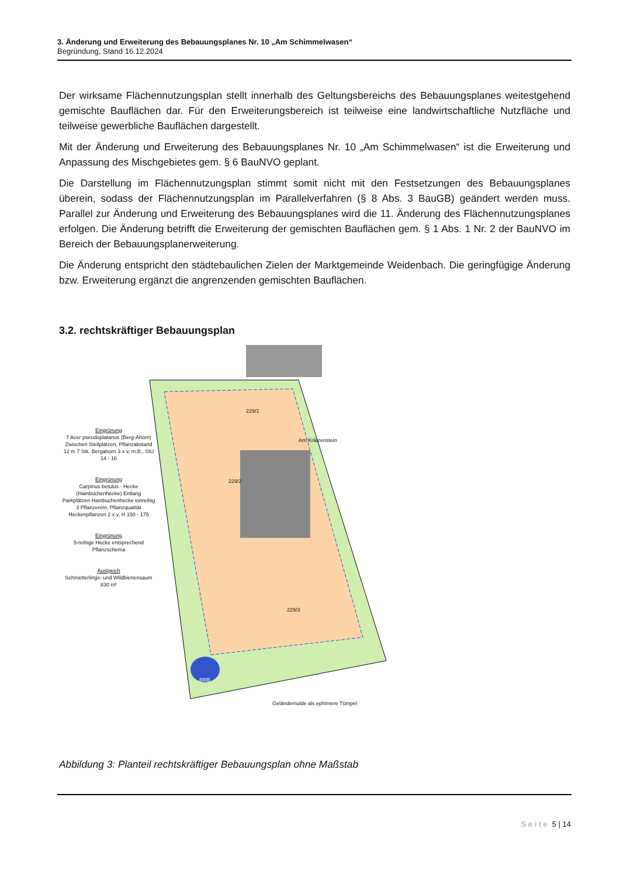3. Änderung und Erweiterung des Bebauungsplanes Nr. 10 „Am Schimmelwasen“
Begründung, Stand 16.12.2024
Der wirksame Flächennutzungsplan stellt innerhalb des Geltungsbereichs des Bebauungsplanes weitestgehend gemischte Bauflächen dar. Für den Erweiterungsbereich ist teilweise eine landwirtschaftliche Nutzfläche und teilweise gewerbliche Bauflächen dargestellt.
Mit der Änderung und Erweiterung des Bebauungsplanes Nr. 10 „Am Schimmelwasen“ ist die Erweiterung und Anpassung des Mischgebietes gem. § 6 BauNVO geplant.
Die Darstellung im Flächennutzungsplan stimmt somit nicht mit den Festsetzungen des Bebauungsplanes überein, sodass der Flächennutzungsplan im Parallelverfahren (§ 8 Abs. 3 BauGB) geändert werden muss. Parallel zur Änderung und Erweiterung des Bebauungsplanes wird die 11. Änderung des Flächennutzungsplanes erfolgen. Die Änderung betrifft die Erweiterung der gemischten Bauflächen gem. § 1 Abs. 1 Nr. 2 der BauNVO im Bereich der Bebauungsplanerweiterung.
Die Änderung entspricht den städtebaulichen Zielen der Marktgemeinde Weidenbach. Die geringfügige Änderung bzw. Erweiterung ergänzt die angrenzenden gemischten Bauflächen.
3.2. rechtskräftiger Bebauungsplan
Eingrünung
7 Acer pseudoplatanus (Berg-Ahorn) Zwischen Stellplätzen, Pflanzabstand 12 m 7 Stk. Bergahorn 3 x v, m.B., StU 14 - 16
Eingrünung
Carpinus betulus - Hecke (Hainbuchenhecke) Entlang Parkplätzen Hainbuchenhecke einreihig 3 Pflanzen/m, Pflanzqualität Heckenpflanzen 2 x v, H 150 - 175
Eingrünung
5-reihige Hecke entsprechend Pflanzschema
Auslgeich
Schmetterlings- und Wildbienensaum 830 m²
Am Krätzenstein
Geländemulde als ephimere Tümpel
229/1
229/2
229/3
RRB
Abbildung 3: Planteil rechtskräftiger Bebauungsplan ohne Maßstab
Seite 5 | 14